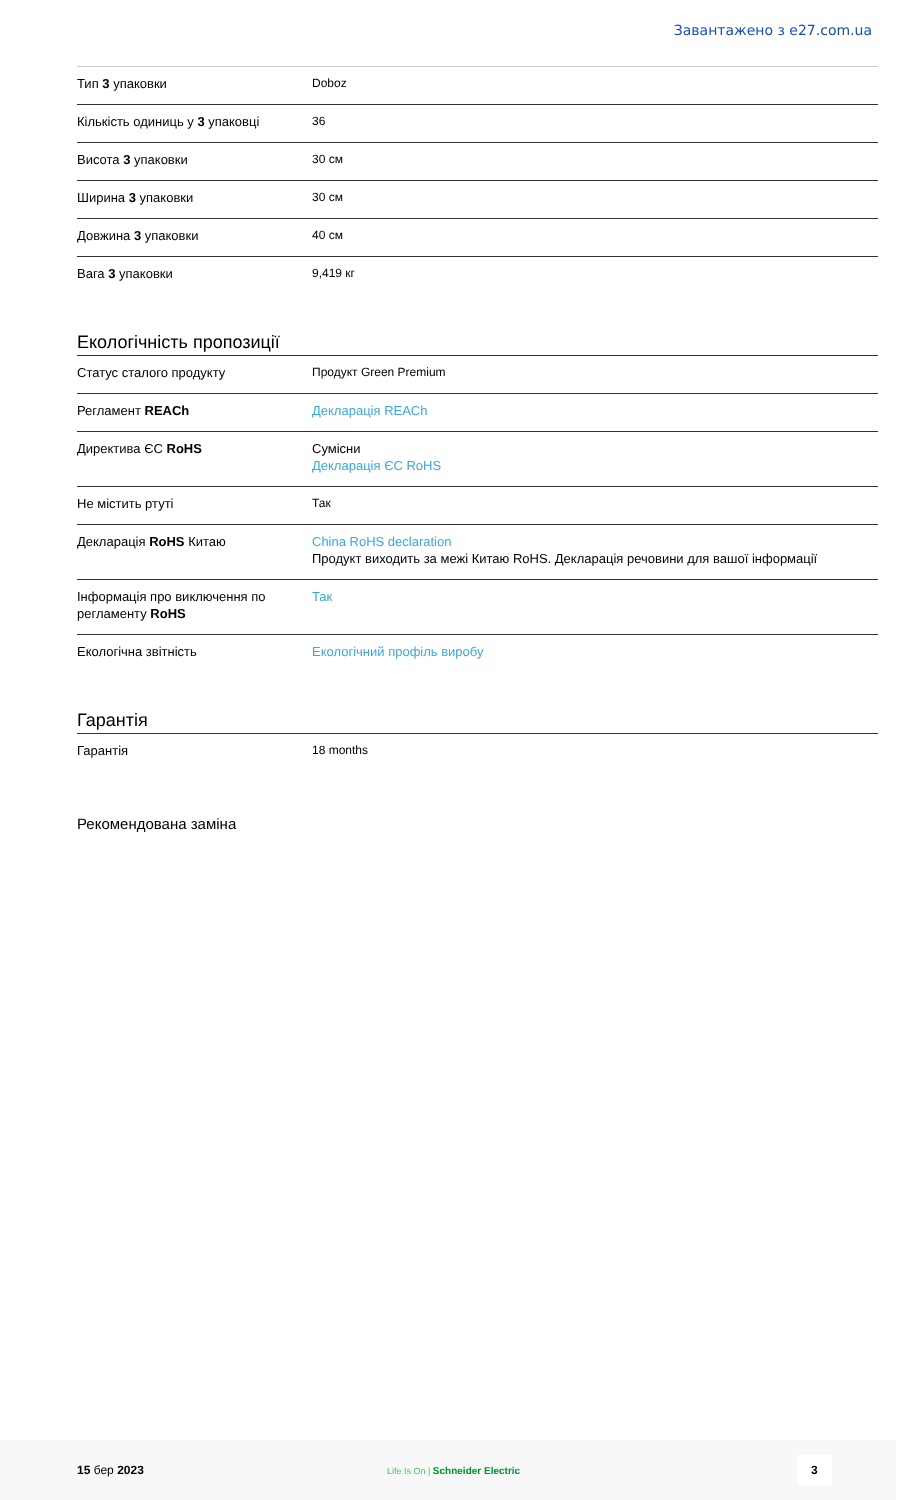Завантажено з e27.com.ua
| Тип 3 упаковки | Doboz |
| Кількість одиниць у 3 упаковці | 36 |
| Висота 3 упаковки | 30 см |
| Ширина 3 упаковки | 30 см |
| Довжина 3 упаковки | 40 см |
| Вага 3 упаковки | 9,419 кг |
Екологічність пропозиції
| Статус сталого продукту | Продукт Green Premium |
| Регламент REACh | Декларація REACh |
| Директива ЄС RoHS | Сумісни Декларація ЄС RoHS |
| Не містить ртуті | Так |
| Декларація RoHS Китаю | China RoHS declaration Продукт виходить за межі Китаю RoHS. Декларація речовини для вашої інформації |
| Інформація про виключення по регламенту RoHS | Так |
| Екологічна звітність | Екологічний профіль виробу |
Гарантія
| Гарантія | 18 months |
Рекомендована заміна
15 бер 2023
Life Is On | Schneider Electric
3